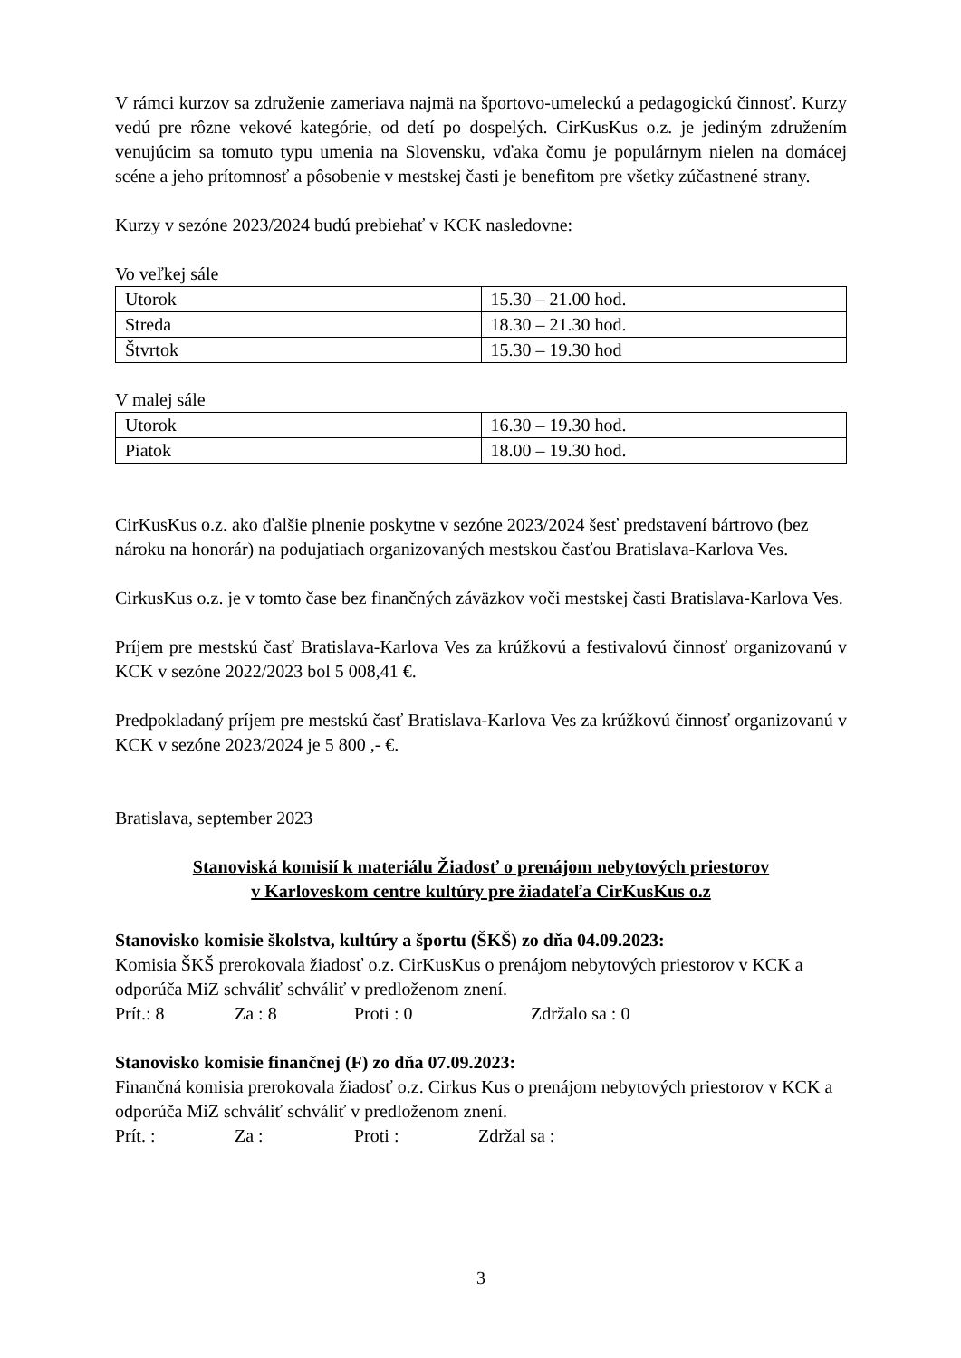V rámci kurzov sa združenie zameriava najmä na športovo-umeleckú a pedagogickú činnosť. Kurzy vedú pre rôzne vekové kategórie, od detí po dospelých. CirKusKus o.z. je jediným združením venujúcim sa tomuto typu umenia na Slovensku, vďaka čomu je populárnym nielen na domácej scéne a jeho prítomnosť a pôsobenie v mestskej časti je benefitom pre všetky zúčastnené strany.
Kurzy v sezóne 2023/2024 budú prebiehať v KCK nasledovne:
Vo veľkej sále
| Utorok | 15.30 – 21.00 hod. |
| Streda | 18.30 – 21.30 hod. |
| Štvrtok | 15.30 – 19.30 hod |
V malej sále
| Utorok | 16.30 – 19.30 hod. |
| Piatok | 18.00 – 19.30 hod. |
CirKusKus o.z. ako ďalšie plnenie poskytne v sezóne 2023/2024 šesť predstavení bártrovo (bez nároku na honorár) na podujatiach organizovaných mestskou časťou Bratislava-Karlova Ves.
CirkusKus o.z. je v tomto čase bez finančných záväzkov voči mestskej časti Bratislava-Karlova Ves.
Príjem pre mestskú časť Bratislava-Karlova Ves za krúžkovú a festivalovú činnosť organizovanú v KCK v sezóne 2022/2023 bol 5 008,41 €.
Predpokladaný príjem pre mestskú časť Bratislava-Karlova Ves za krúžkovú činnosť organizovanú v KCK v sezóne 2023/2024 je 5 800 ,- €.
Bratislava, september 2023
Stanoviská komisií k materiálu Žiadosť o prenájom nebytových priestorov
v Karloveskom centre kultúry pre žiadateľa CirKusKus o.z
Stanovisko komisie školstva, kultúry a športu (ŠKŠ) zo dňa 04.09.2023:
Komisia ŠKŠ prerokovala žiadosť o.z. CirKusKus o prenájom nebytových priestorov v KCK a odporúča MiZ schváliť schváliť v predloženom znení.
Prít.: 8 Za : 8 Proti : 0 Zdržalo sa : 0
Stanovisko komisie finančnej (F) zo dňa 07.09.2023:
Finančná komisia prerokovala žiadosť o.z. Cirkus Kus o prenájom nebytových priestorov v KCK a odporúča MiZ schváliť schváliť v predloženom znení.
Prít. : Za : Proti : Zdržal sa :
3